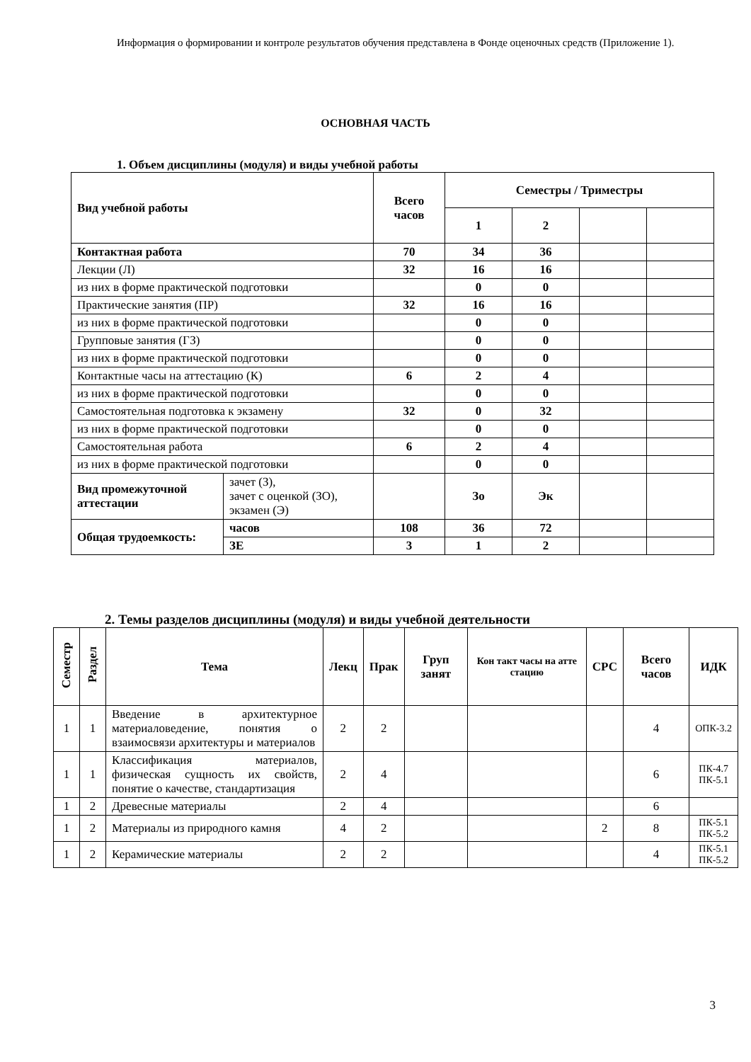Информация о формировании и контроле результатов обучения представлена в Фонде оценочных средств (Приложение 1).
ОСНОВНАЯ ЧАСТЬ
1. Объем дисциплины (модуля) и виды учебной работы
| Вид учебной работы | | Всего часов | Семестры / Триместры | | | |
| --- | --- | --- | --- | --- | --- | --- |
| | | | 1 | 2 | | |
| Контактная работа | | 70 | 34 | 36 | | |
| Лекции (Л) | | 32 | 16 | 16 | | |
| из них в форме практической подготовки | | | 0 | 0 | | |
| Практические занятия (ПР) | | 32 | 16 | 16 | | |
| из них в форме практической подготовки | | | 0 | 0 | | |
| Групповые занятия (ГЗ) | | | 0 | 0 | | |
| из них в форме практической подготовки | | | 0 | 0 | | |
| Контактные часы на аттестацию (К) | | 6 | 2 | 4 | | |
| из них в форме практической подготовки | | | 0 | 0 | | |
| Самостоятельная подготовка к экзамену | | 32 | 0 | 32 | | |
| из них в форме практической подготовки | | | 0 | 0 | | |
| Самостоятельная работа | | 6 | 2 | 4 | | |
| из них в форме практической подготовки | | | 0 | 0 | | |
| Вид промежуточной аттестации | зачет (З), зачет с оценкой (ЗО), экзамен (Э) | | Зо | Эк | | |
| Общая трудоемкость: | часов | 108 | 36 | 72 | | |
| | ЗЕ | 3 | 1 | 2 | | |
2. Темы разделов дисциплины (модуля) и виды учебной деятельности
| Семестр | Раздел | Тема | Лекц | Прак | Груп занят | Кон такт часы на атте стацию | СРС | Всего часов | ИДК |
| --- | --- | --- | --- | --- | --- | --- | --- | --- | --- |
| 1 | 1 | Введение в архитектурное материаловедение, понятия о взаимосвязи архитектуры и материалов | 2 | 2 | | | | 4 | ОПК-3.2 |
| 1 | 1 | Классификация материалов, физическая сущность их свойств, понятие о качестве, стандартизация | 2 | 4 | | | | 6 | ПК-4.7 ПК-5.1 |
| 1 | 2 | Древесные материалы | 2 | 4 | | | | 6 | |
| 1 | 2 | Материалы из природного камня | 4 | 2 | | | 2 | 8 | ПК-5.1 ПК-5.2 |
| 1 | 2 | Керамические материалы | 2 | 2 | | | | 4 | ПК-5.1 ПК-5.2 |
3